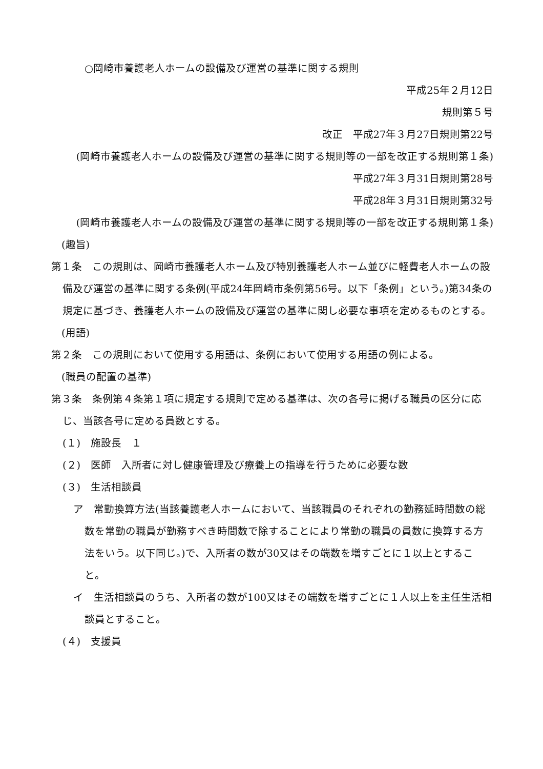○岡崎市養護老人ホームの設備及び運営の基準に関する規則
平成25年２月12日
規則第５号
改正　平成27年３月27日規則第22号
(岡崎市養護老人ホームの設備及び運営の基準に関する規則等の一部を改正する規則第１条)
平成27年３月31日規則第28号
平成28年３月31日規則第32号
(岡崎市養護老人ホームの設備及び運営の基準に関する規則等の一部を改正する規則第１条)
(趣旨)
第１条　この規則は、岡崎市養護老人ホーム及び特別養護老人ホーム並びに軽費老人ホームの設備及び運営の基準に関する条例(平成24年岡崎市条例第56号。以下「条例」という。)第34条の規定に基づき、養護老人ホームの設備及び運営の基準に関し必要な事項を定めるものとする。
(用語)
第２条　この規則において使用する用語は、条例において使用する用語の例による。
(職員の配置の基準)
第３条　条例第４条第１項に規定する規則で定める基準は、次の各号に掲げる職員の区分に応じ、当該各号に定める員数とする。
(１)　施設長　１
(２)　医師　入所者に対し健康管理及び療養上の指導を行うために必要な数
(３)　生活相談員
ア　常勤換算方法(当該養護老人ホームにおいて、当該職員のそれぞれの勤務延時間数の総数を常勤の職員が勤務すべき時間数で除することにより常勤の職員の員数に換算する方法をいう。以下同じ。)で、入所者の数が30又はその端数を増すごとに１以上とすること。
イ　生活相談員のうち、入所者の数が100又はその端数を増すごとに１人以上を主任生活相談員とすること。
(４)　支援員